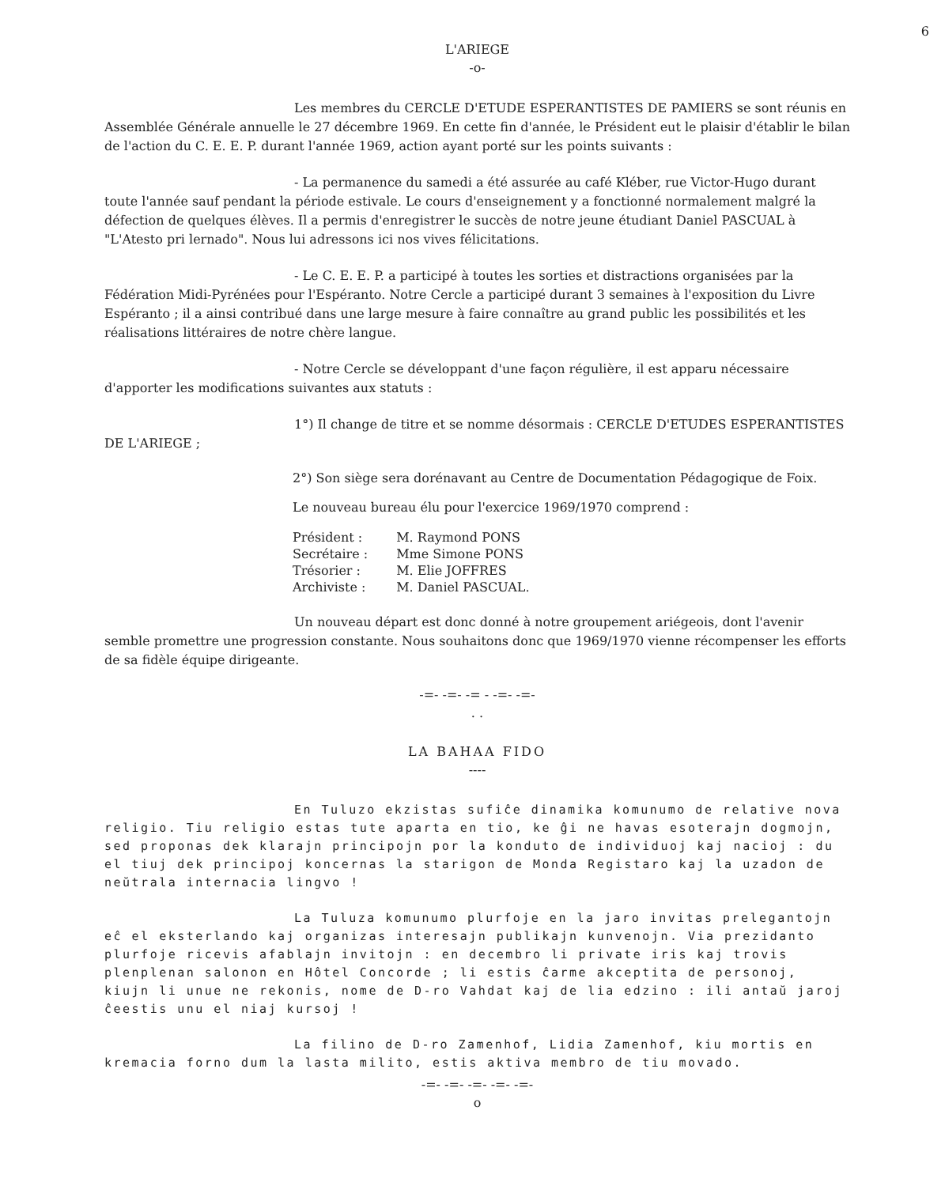6
L'ARIEGE
-o-
Les membres du CERCLE D'ETUDE ESPERANTISTES DE PAMIERS se sont réunis en Assemblée Générale annuelle le 27 décembre 1969. En cette fin d'année, le Président eut le plaisir d'établir le bilan de l'action du C. E. E. P. durant l'année 1969, action ayant porté sur les points suivants :
- La permanence du samedi a été assurée au café Kléber, rue Victor-Hugo durant toute l'année sauf pendant la période estivale. Le cours d'enseignement y a fonctionné normalement malgré la défection de quelques élèves. Il a permis d'enregistrer le succès de notre jeune étudiant Daniel PASCUAL à "L'Atesto pri lernado". Nous lui adressons ici nos vives félicitations.
- Le C. E. E. P. a participé à toutes les sorties et distractions organisées par la Fédération Midi-Pyrénées pour l'Espéranto. Notre Cercle a participé durant 3 semaines à l'exposition du Livre Espéranto ; il a ainsi contribué dans une large mesure à faire connaître au grand public les possibilités et les réalisations littéraires de notre chère langue.
- Notre Cercle se développant d'une façon régulière, il est apparu nécessaire d'apporter les modifications suivantes aux statuts :
1°) Il change de titre et se nomme désormais : CERCLE D'ETUDES ESPERANTISTES DE L'ARIEGE ;
2°) Son siège sera dorénavant au Centre de Documentation Pédagogique de Foix.
Le nouveau bureau élu pour l'exercice 1969/1970 comprend :
| Président : | M. Raymond PONS |
| Secrétaire : | Mme Simone PONS |
| Trésorier : | M. Elie JOFFRES |
| Archiviste : | M. Daniel PASCUAL. |
Un nouveau départ est donc donné à notre groupement ariégeois, dont l'avenir semble promettre une progression constante. Nous souhaitons donc que 1969/1970 vienne récompenser les efforts de sa fidèle équipe dirigeante.
-=- -=- -= - -=- -=-
. .
LA BAHAA FIDO
----
En Tuluzo ekzistas sufiĉe dinamika komunumo de relative nova religio. Tiu religio estas tute aparta en tio, ke ĝi ne havas esoterajn dogmojn, sed proponas dek klarajn principojn por la konduto de individuoj kaj nacioj : du el tiuj dek principoj koncernas la starigon de Monda Registaro kaj la uzadon de neŭtrala internacia lingvo !
La Tuluza komunumo plurfoje en la jaro invitas prelegantojn eĉ el eksterlando kaj organizas interesajn publikajn kunvenojn. Via prezidanto plurfoje ricevis afablajn invitojn : en decembro li private iris kaj trovis plenplenan salonon en Hôtel Concorde ; li estis ĉarme akceptita de personoj, kiujn li unue ne rekonis, nome de D-ro Vahdat kaj de lia edzino : ili antaŭ jaroj ĉeestis unu el niaj kursoj !
La filino de D-ro Zamenhof, Lidia Zamenhof, kiu mortis en kremacia forno dum la lasta milito, estis aktiva membro de tiu movado.
-=- -=- -=- -=- -=-
o